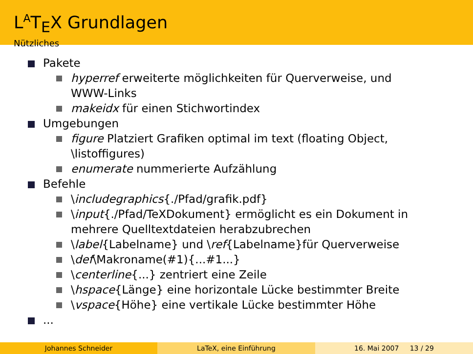L<sup>A</sup>T<sub>E</sub>X Grundlagen
Nützliches
Pakete
hyperref erweiterte möglichkeiten für Querverweise, und
WWW-Links
makeidx für einen Stichwortindex
Umgebungen
figure Platziert Grafiken optimal im text (floating Object,
\listoffigures)
enumerate nummerierte Aufzählung
Befehle
\includegraphics{./Pfad/grafik.pdf}
\input{./Pfad/TeXDokument} ermöglicht es ein Dokument in
mehrere Quelltextdateien herabzubrechen
\label{Labelname} und \ref{Labelname}für Querverweise
\def\Makroname(#1){...#1...}
\centerline{...} zentriert eine Zeile
\hspace{Länge} eine horizontale Lücke bestimmter Breite
\vspace{Höhe} eine vertikale Lücke bestimmter Höhe
...
Johannes Schneider LaTeX, eine Einführung 16. Mai 2007 13 / 29